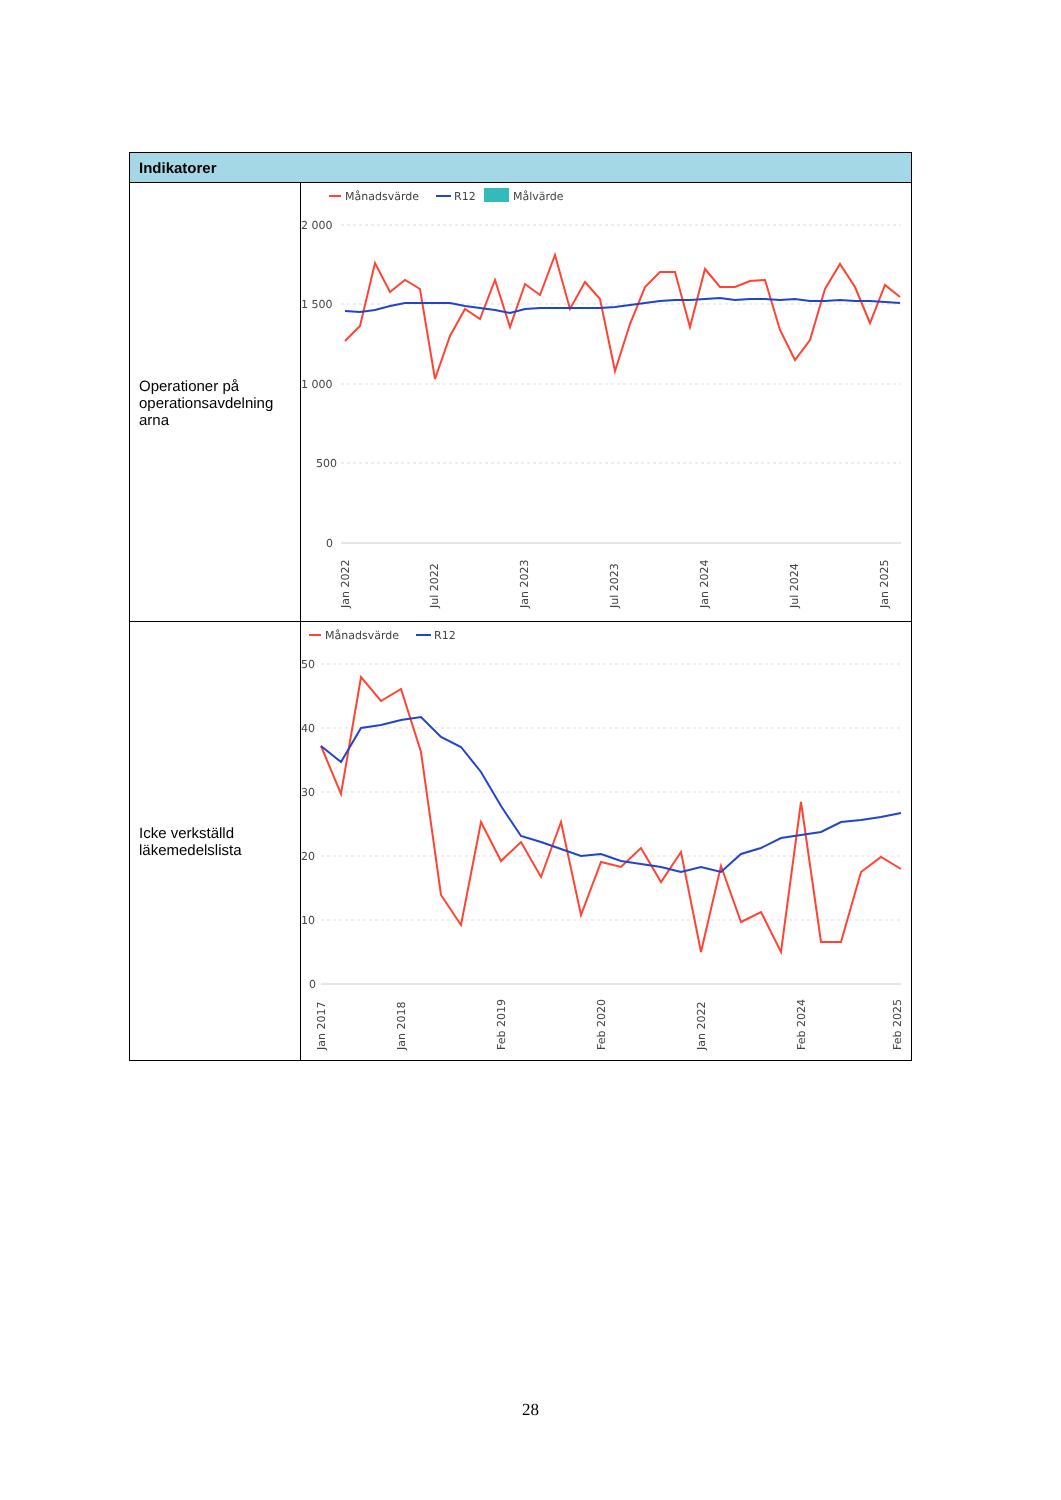| Indikatorer | |
| --- | --- |
| Operationer på operationsavdelning arna | Månadsvärde R12 Målvärde 2 000 1 500 1 000 500 0 Jan 2022 Jul 2022 Jan 2023 Jul 2023 Jan 2024 Jul 2024 Jan 2025 |
| Icke verkställd läkemedelslista | Månadsvärde R12 50 40 30 20 10 0 Jan 2017 Jan 2018 Feb 2019 Feb 2020 Jan 2022 Feb 2024 Feb 2025 |
28